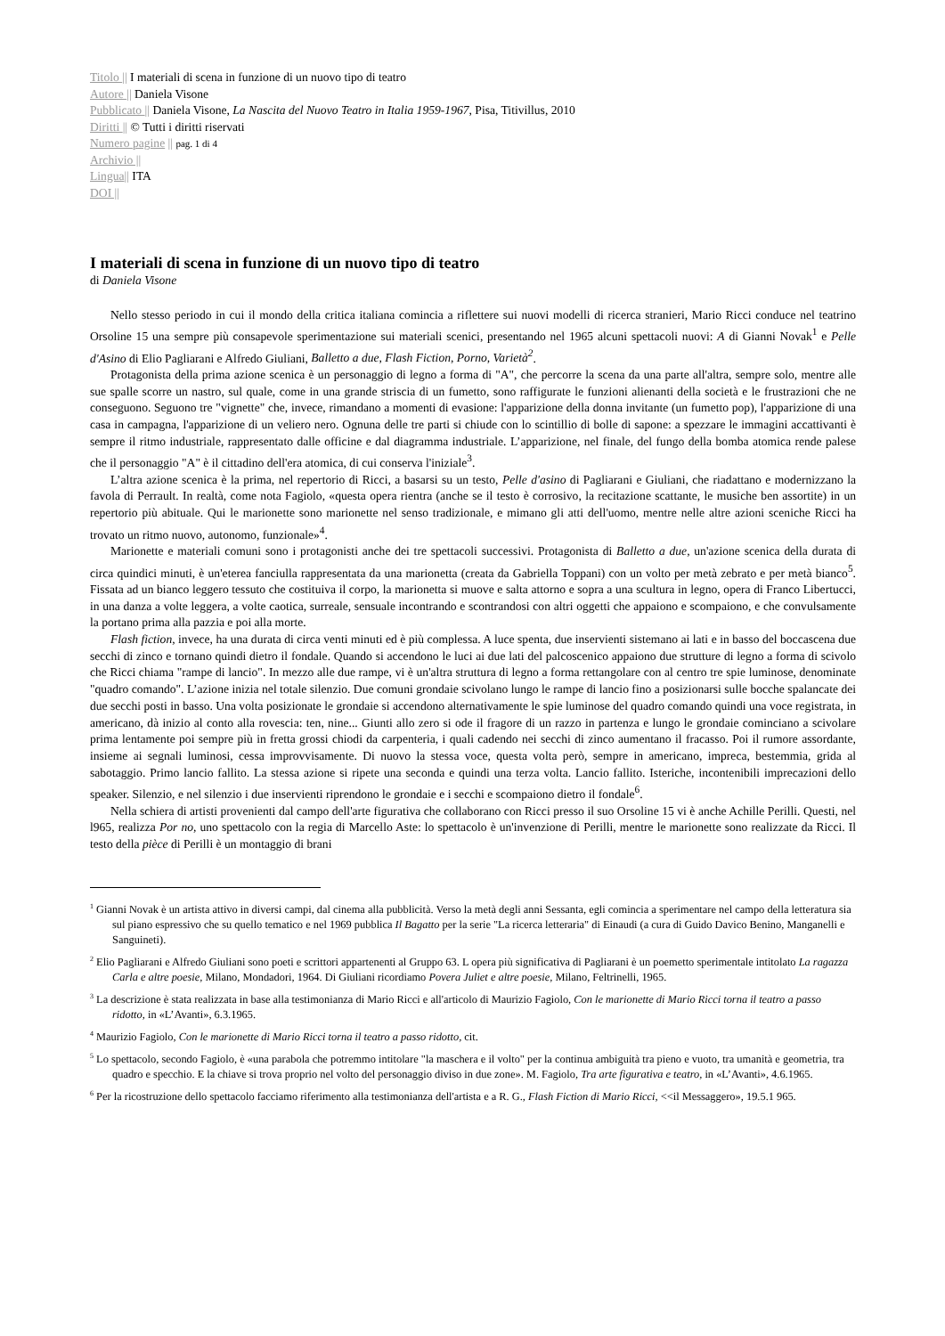Titolo || I materiali di scena in funzione di un nuovo tipo di teatro
Autore || Daniela Visone
Pubblicato || Daniela Visone, La Nascita del Nuovo Teatro in Italia 1959-1967, Pisa, Titivillus, 2010
Diritti || © Tutti i diritti riservati
Numero pagine || pag. 1 di 4
Archivio ||
Lingua|| ITA
DOI ||
I materiali di scena in funzione di un nuovo tipo di teatro
di Daniela Visone
Nello stesso periodo in cui il mondo della critica italiana comincia a riflettere sui nuovi modelli di ricerca stranieri, Mario Ricci conduce nel teatrino Orsoline 15 una sempre più consapevole sperimentazione sui materiali scenici, presentando nel 1965 alcuni spettacoli nuovi: A di Gianni Novak<sup>1</sup> e Pelle d'Asino di Elio Pagliarani e Alfredo Giuliani, Balletto a due, Flash Fiction, Porno, Varietà<sup>2</sup>.
Protagonista della prima azione scenica è un personaggio di legno a forma di "A", che percorre la scena da una parte all'altra, sempre solo, mentre alle sue spalle scorre un nastro, sul quale, come in una grande striscia di un fumetto, sono raffigurate le funzioni alienanti della società e le frustrazioni che ne conseguono. Seguono tre "vignette" che, invece, rimandano a momenti di evasione: l'apparizione della donna invitante (un fumetto pop), l'apparizione di una casa in campagna, l'apparizione di un veliero nero. Ognuna delle tre parti si chiude con lo scintillio di bolle di sapone: a spezzare le immagini accattivanti è sempre il ritmo industriale, rappresentato dalle officine e dal diagramma industriale. L’apparizione, nel finale, del fungo della bomba atomica rende palese che il personaggio "A" è il cittadino dell'era atomica, di cui conserva l'iniziale<sup>3</sup>.
L’altra azione scenica è la prima, nel repertorio di Ricci, a basarsi su un testo, Pelle d'asino di Pagliarani e Giuliani, che riadattano e modernizzano la favola di Perrault. In realtà, come nota Fagiolo, «questa opera rientra (anche se il testo è corrosivo, la recitazione scattante, le musiche ben assortite) in un repertorio più abituale. Qui le marionette sono marionette nel senso tradizionale, e mimano gli atti dell'uomo, mentre nelle altre azioni sceniche Ricci ha trovato un ritmo nuovo, autonomo, funzionale»<sup>4</sup>.
Marionette e materiali comuni sono i protagonisti anche dei tre spettacoli successivi. Protagonista di Balletto a due, un'azione scenica della durata di circa quindici minuti, è un'eterea fanciulla rappresentata da una marionetta (creata da Gabriella Toppani) con un volto per metà zebrato e per metà bianco<sup>5</sup>. Fissata ad un bianco leggero tessuto che costituiva il corpo, la marionetta si muove e salta attorno e sopra a una scultura in legno, opera di Franco Libertucci, in una danza a volte leggera, a volte caotica, surreale, sensuale incontrando e scontrandosi con altri oggetti che appaiono e scompaiono, e che convulsamente la portano prima alla pazzia e poi alla morte.
Flash fiction, invece, ha una durata di circa venti minuti ed è più complessa. A luce spenta, due inservienti sistemano ai lati e in basso del boccascena due secchi di zinco e tornano quindi dietro il fondale. Quando si accendono le luci ai due lati del palcoscenico appaiono due strutture di legno a forma di scivolo che Ricci chiama "rampe di lancio". In mezzo alle due rampe, vi è un'altra struttura di legno a forma rettangolare con al centro tre spie luminose, denominate "quadro comando". L’azione inizia nel totale silenzio. Due comuni grondaie scivolano lungo le rampe di lancio fino a posizionarsi sulle bocche spalancate dei due secchi posti in basso. Una volta posizionate le grondaie si accendono alternativamente le spie luminose del quadro comando quindi una voce registrata, in americano, dà inizio al conto alla rovescia: ten, nine... Giunti allo zero si ode il fragore di un razzo in partenza e lungo le grondaie cominciano a scivolare prima lentamente poi sempre più in fretta grossi chiodi da carpenteria, i quali cadendo nei secchi di zinco aumentano il fracasso. Poi il rumore assordante, insieme ai segnali luminosi, cessa improvvisamente. Di nuovo la stessa voce, questa volta però, sempre in americano, impreca, bestemmia, grida al sabotaggio. Primo lancio fallito. La stessa azione si ripete una seconda e quindi una terza volta. Lancio fallito. Isteriche, incontenibili imprecazioni dello speaker. Silenzio, e nel silenzio i due inservienti riprendono le grondaie e i secchi e scompaiono dietro il fondale<sup>6</sup>.
Nella schiera di artisti provenienti dal campo dell'arte figurativa che collaborano con Ricci presso il suo Orsoline 15 vi è anche Achille Perilli. Questi, nel l965, realizza Por no, uno spettacolo con la regia di Marcello Aste: lo spettacolo è un'invenzione di Perilli, mentre le marionette sono realizzate da Ricci. Il testo della pièce di Perilli è un montaggio di brani
<sup>1</sup> Gianni Novak è un artista attivo in diversi campi, dal cinema alla pubblicità. Verso la metà degli anni Sessanta, egli comincia a sperimentare nel campo della letteratura sia sul piano espressivo che su quello tematico e nel 1969 pubblica Il Bagatto per la serie "La ricerca letteraria" di Einaudi (a cura di Guido Davico Benino, Manganelli e Sanguineti).
<sup>2</sup> Elio Pagliarani e Alfredo Giuliani sono poeti e scrittori appartenenti al Gruppo 63. L opera più significativa di Pagliarani è un poemetto sperimentale intitolato La ragazza Carla e altre poesie, Milano, Mondadori, 1964. Di Giuliani ricordiamo Povera Juliet e altre poesie, Milano, Feltrinelli, 1965.
<sup>3</sup> La descrizione è stata realizzata in base alla testimonianza di Mario Ricci e all'articolo di Maurizio Fagiolo, Con le marionette di Mario Ricci torna il teatro a passo ridotto, in «L’Avanti», 6.3.1965.
<sup>4</sup> Maurizio Fagiolo, Con le marionette di Mario Ricci torna il teatro a passo ridotto, cit.
<sup>5</sup> Lo spettacolo, secondo Fagiolo, è «una parabola che potremmo intitolare "la maschera e il volto" per la continua ambiguità tra pieno e vuoto, tra umanità e geometria, tra quadro e specchio. E la chiave si trova proprio nel volto del personaggio diviso in due zone». M. Fagiolo, Tra arte figurativa e teatro, in «L’Avanti», 4.6.1965.
<sup>6</sup> Per la ricostruzione dello spettacolo facciamo riferimento alla testimonianza dell'artista e a R. G., Flash Fiction di Mario Ricci, <<il Messaggero», 19.5.1 965.